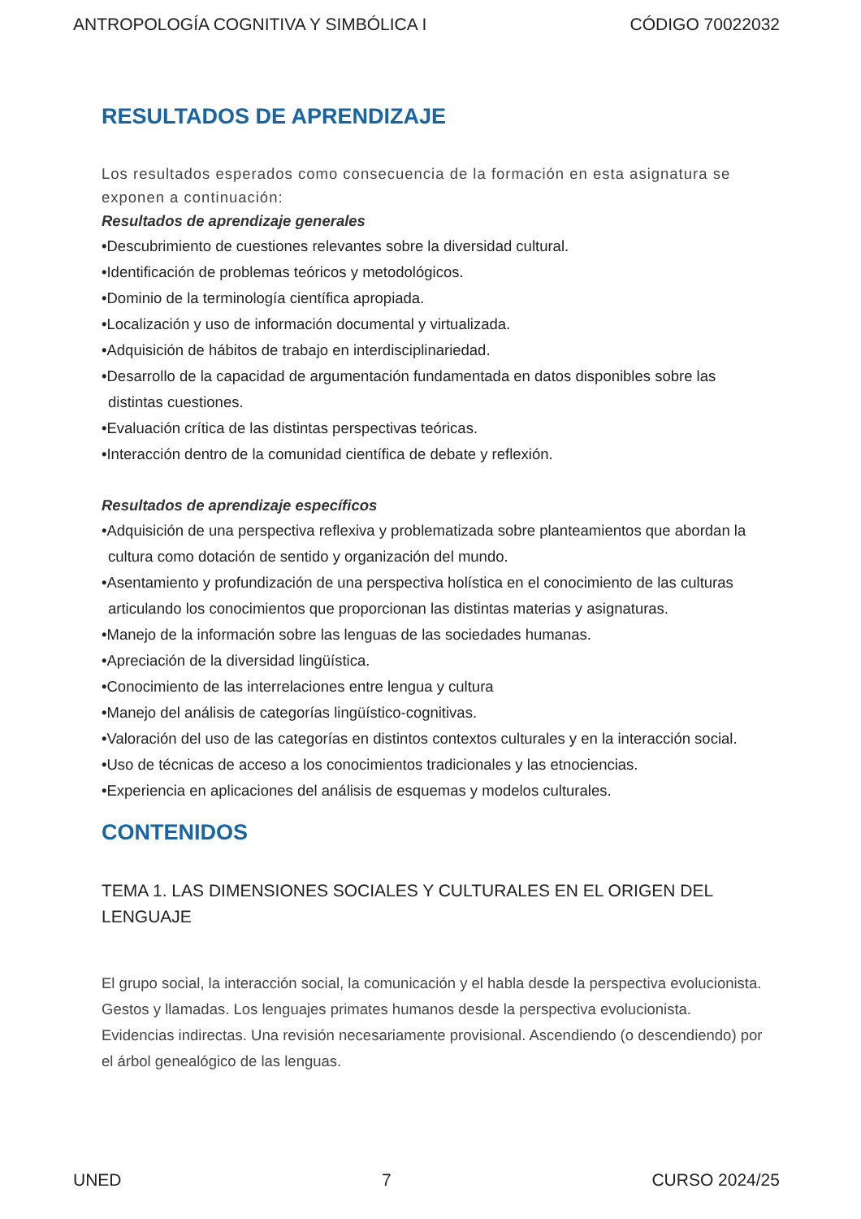ANTROPOLOGÍA COGNITIVA Y SIMBÓLICA I CÓDIGO 70022032
RESULTADOS DE APRENDIZAJE
Los resultados esperados como consecuencia de la formación en esta asignatura se exponen a continuación:
Resultados de aprendizaje generales
•Descubrimiento de cuestiones relevantes sobre la diversidad cultural.
•Identificación de problemas teóricos y metodológicos.
•Dominio de la terminología científica apropiada.
•Localización y uso de información documental y virtualizada.
•Adquisición de hábitos de trabajo en interdisciplinariedad.
•Desarrollo de la capacidad de argumentación fundamentada en datos disponibles sobre las distintas cuestiones.
•Evaluación crítica de las distintas perspectivas teóricas.
•Interacción dentro de la comunidad científica de debate y reflexión.
Resultados de aprendizaje específicos
•Adquisición de una perspectiva reflexiva y problematizada sobre planteamientos que abordan la cultura como dotación de sentido y organización del mundo.
•Asentamiento y profundización de una perspectiva holística en el conocimiento de las culturas articulando los conocimientos que proporcionan las distintas materias y asignaturas.
•Manejo de la información sobre las lenguas de las sociedades humanas.
•Apreciación de la diversidad lingüística.
•Conocimiento de las interrelaciones entre lengua y cultura
•Manejo del análisis de categorías lingüístico-cognitivas.
•Valoración del uso de las categorías en distintos contextos culturales y en la interacción social.
•Uso de técnicas de acceso a los conocimientos tradicionales y las etnociencias.
•Experiencia en aplicaciones del análisis de esquemas y modelos culturales.
CONTENIDOS
TEMA 1. LAS DIMENSIONES SOCIALES Y CULTURALES EN EL ORIGEN DEL LENGUAJE
El grupo social, la interacción social, la comunicación y el habla desde la perspectiva evolucionista. Gestos y llamadas. Los lenguajes primates humanos desde la perspectiva evolucionista. Evidencias indirectas. Una revisión necesariamente provisional. Ascendiendo (o descendiendo) por el árbol genealógico de las lenguas.
UNED 7 CURSO 2024/25